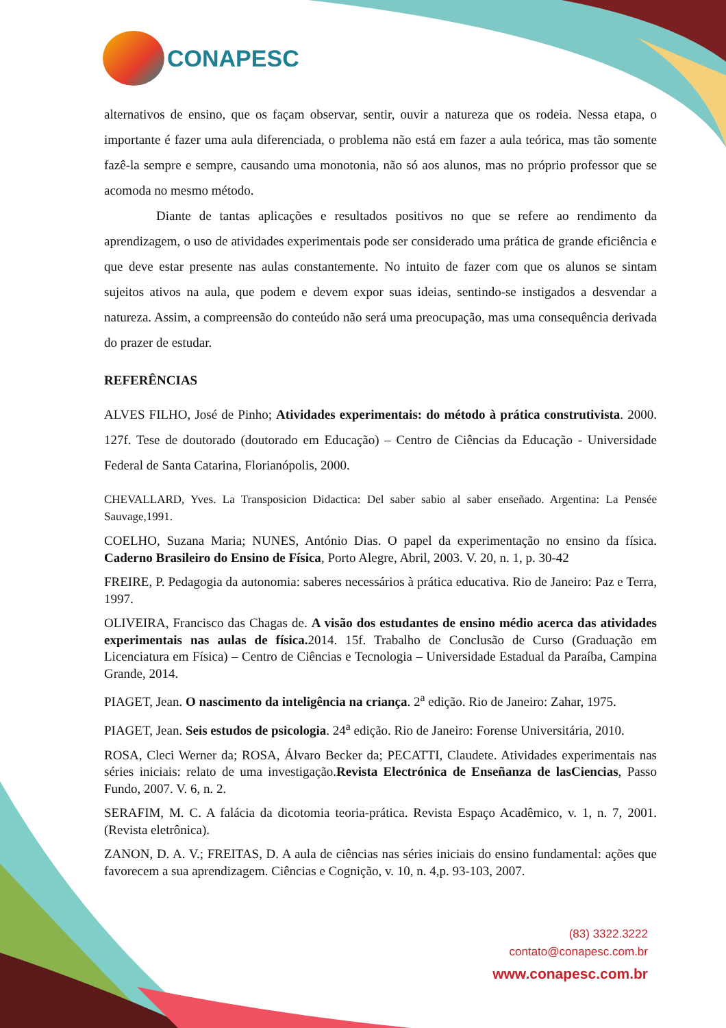CONAPESC
alternativos de ensino, que os façam observar, sentir, ouvir a natureza que os rodeia. Nessa etapa, o importante é fazer uma aula diferenciada, o problema não está em fazer a aula teórica, mas tão somente fazê-la sempre e sempre, causando uma monotonia, não só aos alunos, mas no próprio professor que se acomoda no mesmo método.
Diante de tantas aplicações e resultados positivos no que se refere ao rendimento da aprendizagem, o uso de atividades experimentais pode ser considerado uma prática de grande eficiência e que deve estar presente nas aulas constantemente. No intuito de fazer com que os alunos se sintam sujeitos ativos na aula, que podem e devem expor suas ideias, sentindo-se instigados a desvendar a natureza. Assim, a compreensão do conteúdo não será uma preocupação, mas uma consequência derivada do prazer de estudar.
REFERÊNCIAS
ALVES FILHO, José de Pinho; Atividades experimentais: do método à prática construtivista. 2000. 127f. Tese de doutorado (doutorado em Educação) – Centro de Ciências da Educação - Universidade Federal de Santa Catarina, Florianópolis, 2000.
CHEVALLARD, Yves. La Transposicion Didactica: Del saber sabio al saber enseñado. Argentina: La Pensée Sauvage,1991.
COELHO, Suzana Maria; NUNES, António Dias. O papel da experimentação no ensino da física. Caderno Brasileiro do Ensino de Física, Porto Alegre, Abril, 2003. V. 20, n. 1, p. 30-42
FREIRE, P. Pedagogia da autonomia: saberes necessários à prática educativa. Rio de Janeiro: Paz e Terra, 1997.
OLIVEIRA, Francisco das Chagas de. A visão dos estudantes de ensino médio acerca das atividades experimentais nas aulas de física. 2014. 15f. Trabalho de Conclusão de Curso (Graduação em Licenciatura em Física) – Centro de Ciências e Tecnologia – Universidade Estadual da Paraíba, Campina Grande, 2014.
PIAGET, Jean. O nascimento da inteligência na criança. 2<sup>a</sup> edição. Rio de Janeiro: Zahar, 1975.
PIAGET, Jean. Seis estudos de psicologia. 24<sup>a</sup> edição. Rio de Janeiro: Forense Universitária, 2010.
ROSA, Cleci Werner da; ROSA, Álvaro Becker da; PECATTI, Claudete. Atividades experimentais nas séries iniciais: relato de uma investigação.Revista Electrónica de Enseñanza de lasCiencias, Passo Fundo, 2007. V. 6, n. 2.
SERAFIM, M. C. A falácia da dicotomia teoria-prática. Revista Espaço Acadêmico, v. 1, n. 7, 2001. (Revista eletrônica).
ZANON, D. A. V.; FREITAS, D. A aula de ciências nas séries iniciais do ensino fundamental: ações que favorecem a sua aprendizagem. Ciências e Cognição, v. 10, n. 4,p. 93-103, 2007.
(83) 3322.3222
contato@conapesc.com.br
www.conapesc.com.br